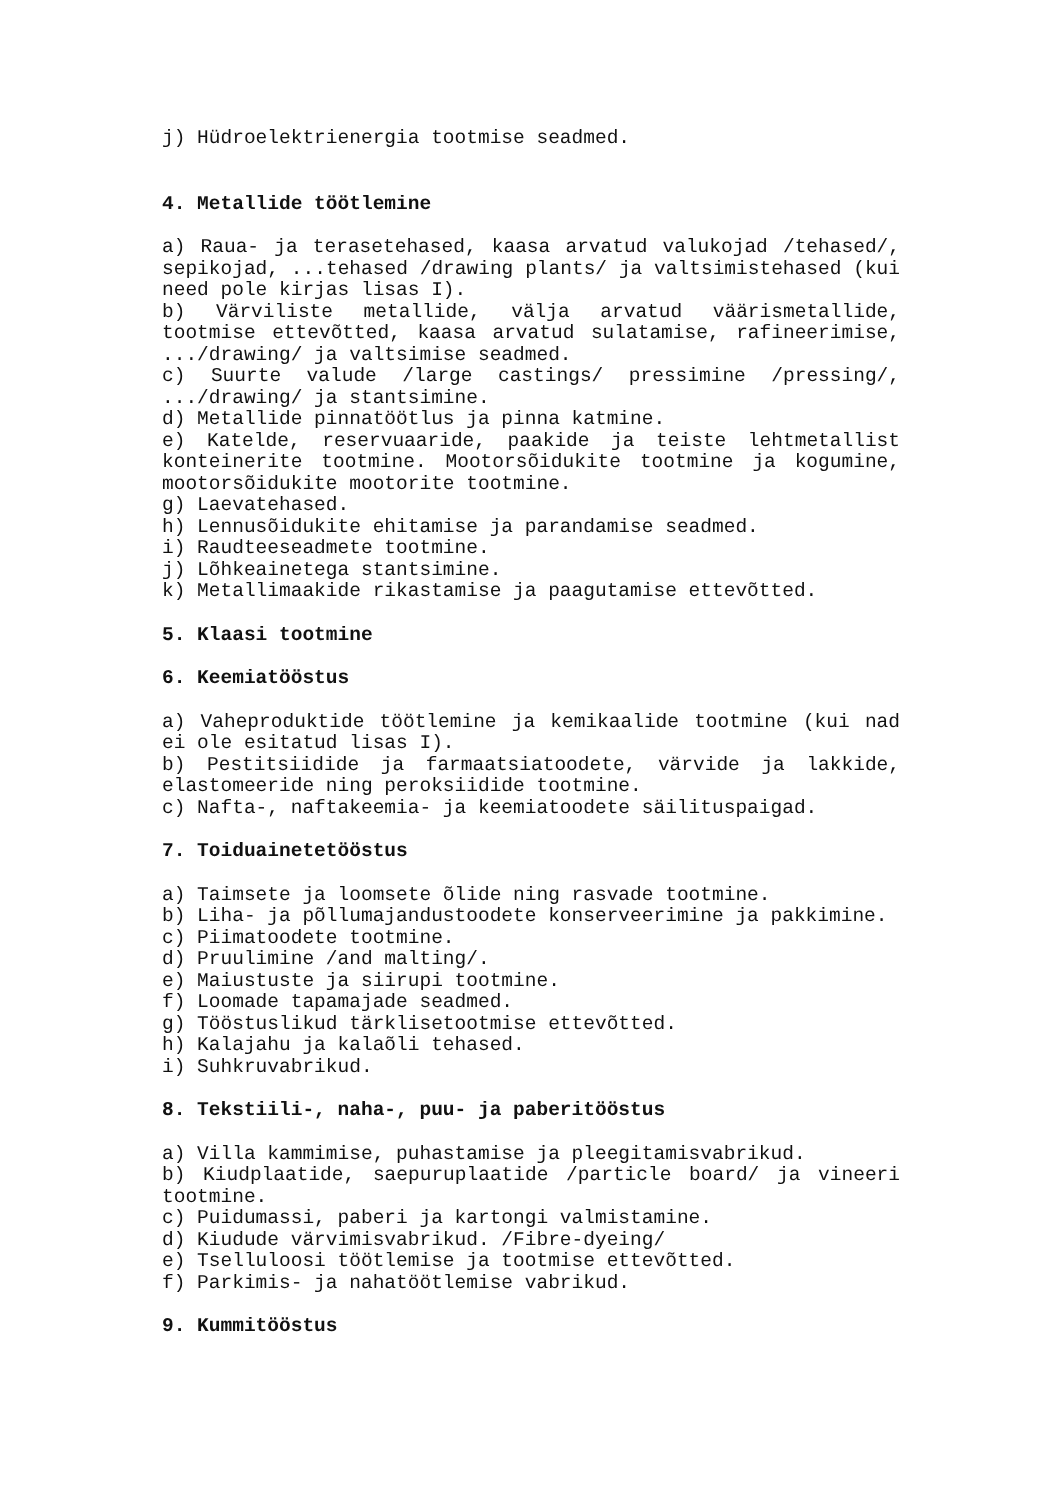j) Hüdroelektrienergia tootmise seadmed.
4. Metallide töötlemine
a) Raua- ja terasetehased, kaasa arvatud valukojad /tehased/, sepikojad, ...tehased /drawing plants/ ja valtsimistehased (kui need pole kirjas lisas I).
b) Värviliste metallide, välja arvatud väärismetallide, tootmise ettevõtted, kaasa arvatud sulatamise, rafineerimise, .../drawing/ ja valtsimise seadmed.
c) Suurte valude /large castings/ pressimine /pressing/, .../drawing/ ja stantsimine.
d) Metallide pinnatöötlus ja pinna katmine.
e) Katelde, reservuaaride, paakide ja teiste lehtmetallist konteinerite tootmine. Mootorsõidukite tootmine ja kogumine, mootorsõidukite mootorite tootmine.
g) Laevatehased.
h) Lennusõidukite ehitamise ja parandamise seadmed.
i) Raudteeseadmete tootmine.
j) Lõhkeainetega stantsimine.
k) Metallimaakide rikastamise ja paagutamise ettevõtted.
5. Klaasi tootmine
6. Keemiatööstus
a) Vaheproduktide töötlemine ja kemikaalide tootmine (kui nad ei ole esitatud lisas I).
b) Pestitsiidide ja farmaatsiatoodete, värvide ja lakkide, elastomeeride ning peroksiidide tootmine.
c) Nafta-, naftakeemia- ja keemiatoodete säilituspaigad.
7. Toiduainetetööstus
a) Taimsete ja loomsete õlide ning rasvade tootmine.
b) Liha- ja põllumajandustoodete konserveerimine ja pakkimine.
c) Piimatoodete tootmine.
d) Pruulimine /and malting/.
e) Maiustuste ja siirupi tootmine.
f) Loomade tapamajade seadmed.
g) Tööstuslikud tärklisetootmise ettevõtted.
h) Kalajahu ja kalaõli tehased.
i) Suhkruvabrikud.
8. Tekstiili-, naha-, puu- ja paberitööstus
a) Villa kammimise, puhastamise ja pleegitamisvabrikud.
b) Kiudplaatide, saepuruplaatide /particle board/ ja vineeri tootmine.
c) Puidumassi, paberi ja kartongi valmistamine.
d) Kiudude värvimisvabrikud. /Fibre-dyeing/
e) Tselluloosi töötlemise ja tootmise ettevõtted.
f) Parkimis- ja nahatöötlemise vabrikud.
9. Kummitööstus